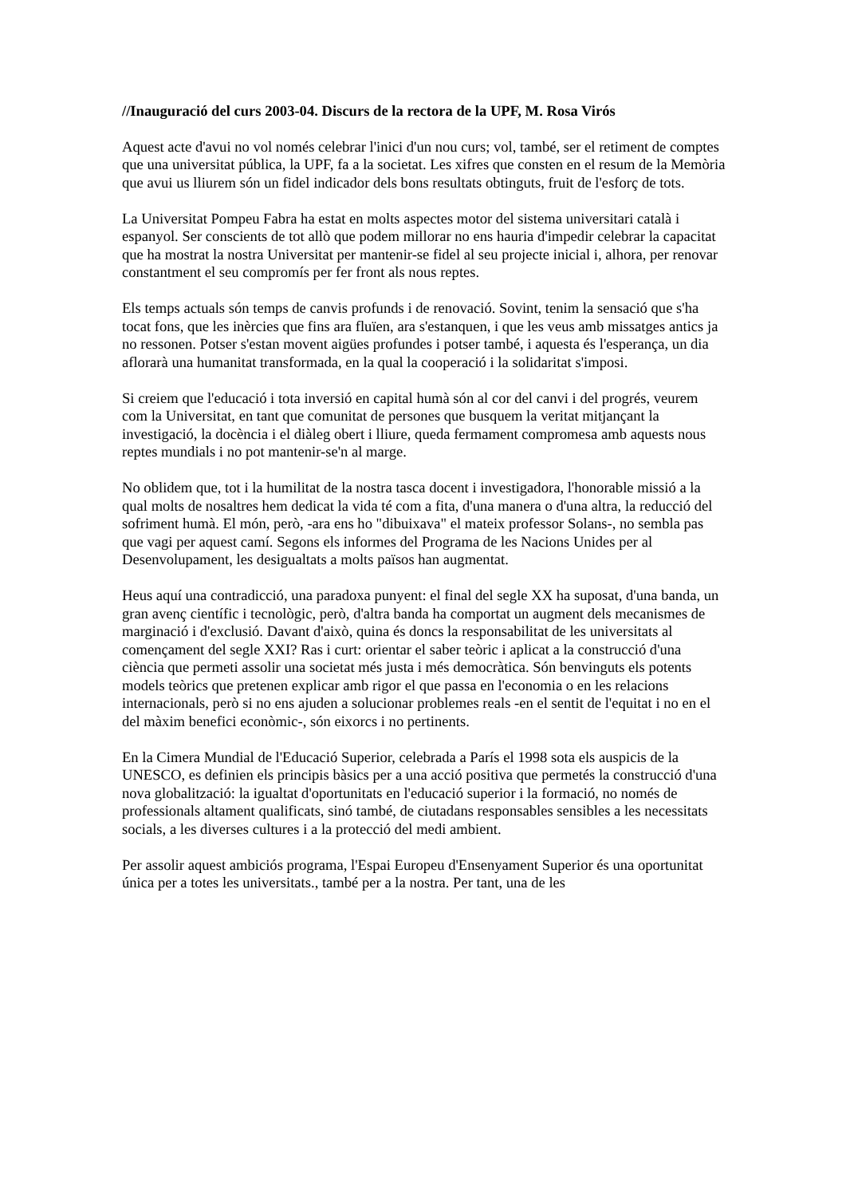//Inauguració del curs 2003-04. Discurs de la rectora de la UPF, M. Rosa Virós
Aquest acte d'avui no vol només celebrar l'inici d'un nou curs; vol, també, ser el retiment de comptes que una universitat pública, la UPF, fa a la societat. Les xifres que consten en el resum de la Memòria que avui us lliurem són un fidel indicador dels bons resultats obtinguts, fruit de l'esforç de tots.
La Universitat Pompeu Fabra ha estat en molts aspectes motor del sistema universitari català i espanyol. Ser conscients de tot allò que podem millorar no ens hauria d'impedir celebrar la capacitat que ha mostrat la nostra Universitat per mantenir-se fidel al seu projecte inicial i, alhora, per renovar constantment el seu compromís per fer front als nous reptes.
Els temps actuals són temps de canvis profunds i de renovació. Sovint, tenim la sensació que s'ha tocat fons, que les inèrcies que fins ara fluïen, ara s'estanquen, i que les veus amb missatges antics ja no ressonen. Potser s'estan movent aigües profundes i potser també, i aquesta és l'esperança, un dia aflorarà una humanitat transformada, en la qual la cooperació i la solidaritat s'imposi.
Si creiem que l'educació i tota inversió en capital humà són al cor del canvi i del progrés, veurem com la Universitat, en tant que comunitat de persones que busquem la veritat mitjançant la investigació, la docència i el diàleg obert i lliure, queda fermament compromesa amb aquests nous reptes mundials i no pot mantenir-se'n al marge.
No oblidem que, tot i la humilitat de la nostra tasca docent i investigadora, l'honorable missió a la qual molts de nosaltres hem dedicat la vida té com a fita, d'una manera o d'una altra, la reducció del sofriment humà. El món, però, -ara ens ho "dibuixava" el mateix professor Solans-, no sembla pas que vagi per aquest camí. Segons els informes del Programa de les Nacions Unides per al Desenvolupament, les desigualtats a molts països han augmentat.
Heus aquí una contradicció, una paradoxa punyent: el final del segle XX ha suposat, d'una banda, un gran avenç científic i tecnològic, però, d'altra banda ha comportat un augment dels mecanismes de marginació i d'exclusió. Davant d'això, quina és doncs la responsabilitat de les universitats al començament del segle XXI? Ras i curt: orientar el saber teòric i aplicat a la construcció d'una ciència que permeti assolir una societat més justa i més democràtica. Són benvinguts els potents models teòrics que pretenen explicar amb rigor el que passa en l'economia o en les relacions internacionals, però si no ens ajuden a solucionar problemes reals -en el sentit de l'equitat i no en el del màxim benefici econòmic-, són eixorcs i no pertinents.
En la Cimera Mundial de l'Educació Superior, celebrada a París el 1998 sota els auspicis de la UNESCO, es definien els principis bàsics per a una acció positiva que permetés la construcció d'una nova globalització: la igualtat d'oportunitats en l'educació superior i la formació, no només de professionals altament qualificats, sinó també, de ciutadans responsables sensibles a les necessitats socials, a les diverses cultures i a la protecció del medi ambient.
Per assolir aquest ambiciós programa, l'Espai Europeu d'Ensenyament Superior és una oportunitat única per a totes les universitats., també per a la nostra. Per tant, una de les